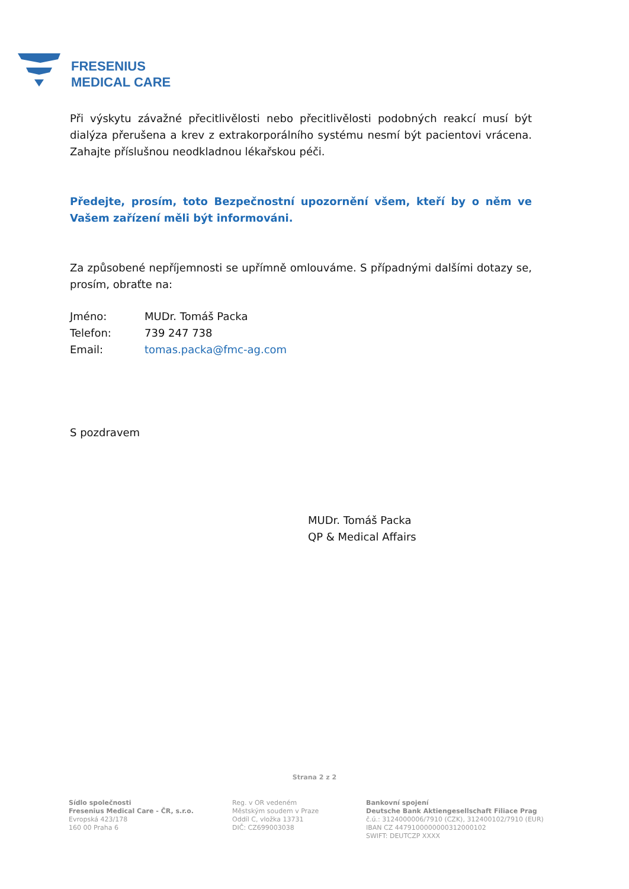FRESENIUS
MEDICAL CARE
Při výskytu závažné přecitlivělosti nebo přecitlivělosti podobných reakcí musí být dialýza přerušena a krev z extrakorporálního systému nesmí být pacientovi vrácena. Zahajte příslušnou neodkladnou lékařskou péči.
Předejte, prosím, toto Bezpečnostní upozornění všem, kteří by o něm ve Vašem zařízení měli být informováni.
Za způsobené nepříjemnosti se upřímně omlouváme. S případnými dalšími dotazy se, prosím, obraťte na:
| Jméno: | MUDr. Tomáš Packa |
| Telefon: | 739 247 738 |
| Email: | tomas.packa@fmc-ag.com |
S pozdravem
MUDr. Tomáš Packa
QP & Medical Affairs
Strana 2 z 2
Sídlo společnosti
Fresenius Medical Care - ČR, s.r.o.
Evropská 423/178
160 00 Praha 6
Reg. v OR vedeném
Městským soudem v Praze
Oddíl C, vložka 13731
DIČ: CZ699003038
Bankovní spojení
Deutsche Bank Aktiengesellschaft Filiace Prag
č.ú.: 3124000006/7910 (CZK), 312400102/7910 (EUR)
IBAN CZ 4479100000000312000102
SWIFT: DEUTCZP XXXX